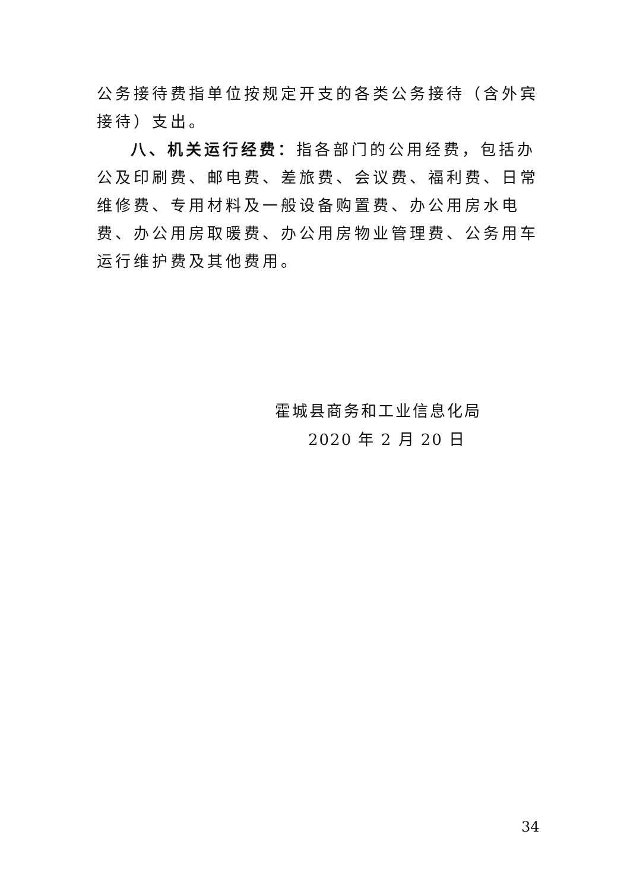公务接待费指单位按规定开支的各类公务接待（含外宾接待）支出。
八、机关运行经费：指各部门的公用经费，包括办公及印刷费、邮电费、差旅费、会议费、福利费、日常维修费、专用材料及一般设备购置费、办公用房水电费、办公用房取暖费、办公用房物业管理费、公务用车运行维护费及其他费用。
霍城县商务和工业信息化局
2020 年 2 月 20 日
34